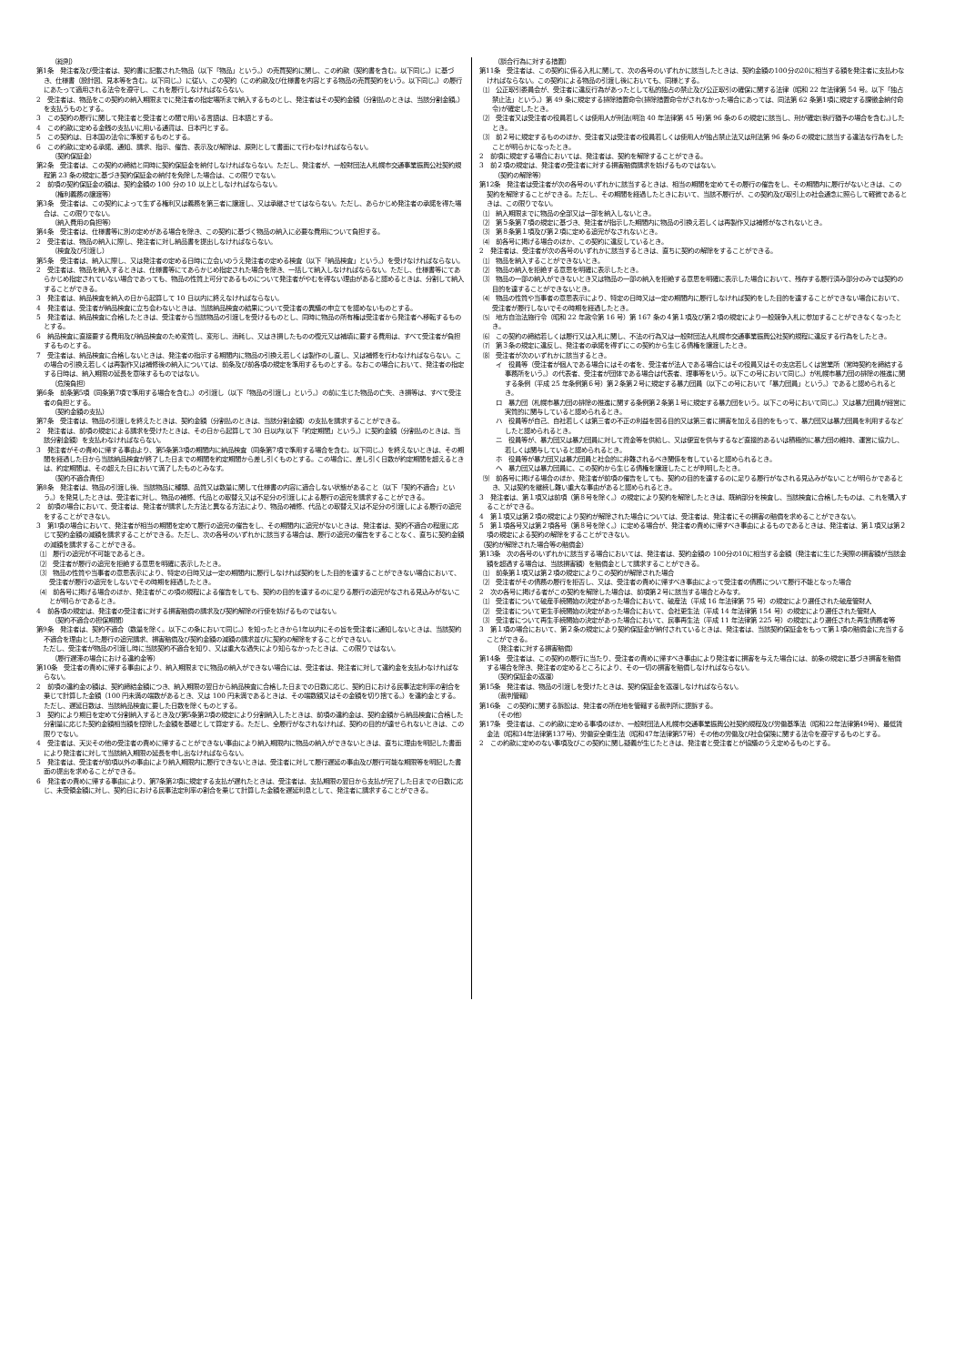（総則）
第1条　発注者及び受注者は、契約書に記載された物品（以下「物品」という。）の売買契約に関し、この約款（契約書を含む。以下同じ。）に基づき、仕様書（設計図、見本等を含む。以下同じ。）に従い、この契約（この約款及び仕様書を内容とする物品の売買契約をいう。以下同じ。）の履行にあたって適用される法令を遵守し、これを履行しなければならない。
2　受注者は、物品をこの契約の納入期限までに発注者の指定場所まで納入するものとし、発注者はその契約金額（分割払のときは、当該分割金額。）を支払うものとする。
3　この契約の履行に関して発注者と受注者との間で用いる言語は、日本語とする。
4　この約款に定める金銭の支払いに用いる通貨は、日本円とする。
5　この契約は、日本国の法令に準拠するものとする。
6　この約款に定める承諾、通知、請求、指示、催告、表示及び解除は、原則として書面にて行わなければならない。
（契約保証金）
第2条　受注者は、この契約の締結と同時に契約保証金を納付しなければならない。ただし、発注者が、一般財団法人札幌市交通事業振興公社契約規程第 23 条の規定に基づき契約保証金の納付を免除した場合は、この限りでない。
2　前項の契約保証金の額は、契約金額の 100 分の 10 以上としなければならない。
（権利義務の譲渡等）
第3条　受注者は、この契約によって生ずる権利又は義務を第三者に譲渡し、又は承継させてはならない。ただし、あらかじめ発注者の承諾を得た場合は、この限りでない。
（納入費用の負担等）
第4条　受注者は、仕様書等に別の定めがある場合を除き、この契約に基づく物品の納入に必要な費用について負担する。
2　受注者は、物品の納入に際し、発注者に対し納品書を提出しなければならない。
（検査及び引渡し）
第5条　受注者は、納入に際し、又は発注者の定める日時に立会いのうえ発注者の定める検査（以下「納品検査」という。）を受けなければならない。
2　受注者は、物品を納入するときは、仕様書等にてあらかじめ指定された場合を除き、一括して納入しなければならない。ただし、仕様書等にてあらかじめ指定されていない場合であっても、物品の性質上可分であるものについて発注者がやむを得ない理由があると認めるときは、分割して納入することができる。
3　発注者は、納品検査を納入の日から起算して 10 日以内に終えなければならない。
4　発注者は、受注者が納品検査に立ち会わないときは、当該納品検査の結果について受注者の異議の申立てを認めないものとする。
5　発注者は、納品検査に合格したときは、受注者から当該物品の引渡しを受けるものとし、同時に物品の所有権は受注者から発注者へ移転するものとする。
6　納品検査に直接要する費用及び納品検査のため変質し、変形し、消耗し、又はき損したものの復元又は補填に要する費用は、すべて受注者が負担するものとする。
7　受注者は、納品検査に合格しないときは、発注者の指示する期間内に物品の引換え若しくは製作のし直し、又は補修を行わなければならない。この場合の引換え若しくは再製作又は補修後の納入については、前条及び前各項の規定を準用するものとする。なおこの場合において、発注者の指定する日時は、納入期限の延長を意味するものではない。
（危険負担）
第6条　前条第5項（同条第7項で準用する場合を含む。）の引渡し（以下「物品の引渡し」という。）の前に生じた物品の亡失、き損等は、すべて受注者の負担とする。
（契約金額の支払）
第7条　受注者は、物品の引渡しを終えたときは、契約金額（分割払のときは、当該分割金額）の支払を請求することができる。
2　発注者は、前項の規定による請求を受けたときは、その日から起算して 30 日以内(以下「約定期間」という。）に契約金額（分割払のときは、当該分割金額）を支払わなければならない。
3　発注者がその責めに帰する事由より、第5条第3項の期間内に納品検査（同条第7項で準用する場合を含む。以下同じ。）を終えないときは、その期間を経過した日から当該納品検査が終了した日までの期間を約定期間から差し引くものとする。この場合に、差し引く日数が約定期間を超えるときは、約定期間は、その超えた日において満了したものとみなす。
（契約不適合責任）
第8条　発注者は、物品の引渡し後、当該物品に種類、品質又は数量に関して仕様書の内容に適合しない状態があること（以下「契約不適合」という。）を発見したときは、受注者に対し、物品の補修、代品との取替え又は不足分の引渡しによる履行の追完を請求することができる。
2　前項の場合において、受注者は、発注者が請求した方法と異なる方法により、物品の補修、代品との取替え又は不足分の引渡しによる履行の追完をすることができない。
3　第1項の場合において、発注者が相当の期間を定めて履行の追完の催告をし、その期間内に追完がないときは、発注者は、契約不適合の程度に応じて契約金額の減額を請求することができる。ただし、次の各号のいずれかに該当する場合は、履行の追完の催告をすることなく、直ちに契約金額の減額を請求することができる。
⑴　履行の追完が不可能であるとき。
⑵　受注者が履行の追完を拒絶する意思を明確に表示したとき。
⑶　物品の性質や当事者の意思表示により、特定の日時又は一定の期間内に履行しなければ契約をした目的を達することができない場合において、受注者が履行の追完をしないでその時期を経過したとき。
⑷　前各号に掲げる場合のほか、発注者がこの項の規程による催告をしても、契約の目的を達するのに足りる履行の追完がなされる見込みがないことが明らかであるとき。
4　前各項の規定は、発注者の受注者に対する損害賠償の請求及び契約解除の行使を妨げるものではない。
（契約不適合の担保期間）
第9条　発注者は、契約不適合（数量を除く。以下この条において同じ。）を知ったときから1年以内にその旨を受注者に通知しないときは、当該契約不適合を理由とした履行の追完請求、損害賠償及び契約金額の減額の請求並びに契約の解除をすることができない。
　ただし、受注者が物品の引渡し時に当該契約不適合を知り、又は重大な過失により知らなかったときは、この限りではない。
（履行遅滞の場合における違約金等）
第10条　受注者の責めに帰する事由により、納入期限までに物品の納入ができない場合には、受注者は、発注者に対して違約金を支払わなければならない。
2　前項の違約金の額は、契約締結金額につき、納入期限の翌日から納品検査に合格した日までの日数に応じ、契約日における民事法定利率の割合を乗じて計算した金額（100 円未満の端数があるとき、又は 100 円未満であるときは、その端数額又はその金額を切り捨てる。）を違約金とする。ただし、遅延日数は、当該納品検査に要した日数を除くものとする。
3　契約により期日を定めて分割納入するとき及び第5条第2項の規定により分割納入したときは、前項の違約金は、契約金額から納品検査に合格した分割量に応じた契約金額相当額を控除した金額を基礎として算定する。ただし、全履行がなされなければ、契約の目的が達せられないときは、この限りでない。
4　受注者は、天災その他の受注者の責めに帰することができない事由により納入期限内に物品の納入ができないときは、直ちに理由を明記した書面により発注者に対して当該納入期限の延長を申し出なければならない。
5　発注者は、受注者が前項以外の事由により納入期限内に履行できないときは、受注者に対して履行遅延の事由及び履行可能な期限等を明記した書面の提出を求めることができる。
6　発注者の責めに帰する事由により、第7条第2項に規定する支払が遅れたときは、受注者は、支払期限の翌日から支払が完了した日までの日数に応じ、未受領金額に対し、契約日における民事法定利率の割合を乗じて計算した金額を遅延利息として、発注者に請求することができる。
（談合行為に対する措置）
第11条　受注者は、この契約に係る入札に関して、次の各号のいずれかに該当したときは、契約金額の100分の20に相当する額を発注者に支払わなければならない。この契約による物品の引渡し後においても、同様とする。
⑴　公正取引委員会が、受注者に違反行為があったとして私的独占の禁止及び公正取引の確保に関する法律（昭和 22 年法律第 54 号。以下「独占禁止法」という。）第 49 条に規定する排除措置命令(排除措置命令がされなかった場合にあっては、同法第 62 条第1項に規定する課徴金納付命令)が確定したとき。
⑵　受注者又は受注者の役員若しくは使用人が刑法(明治 40 年法律第 45 号)第 96 条の６の規定に該当し、刑が確定(執行猶予の場合を含む。)したとき。
⑶　前２号に規定するもののほか、受注者又は受注者の役員若しくは使用人が独占禁止法又は刑法第 96 条の６の規定に該当する違法な行為をしたことが明らかになったとき。
2　前項に規定する場合においては、発注者は、契約を解除することができる。
3　前２項の規定は、発注者の受注者に対する損害賠償請求を妨げるものではない。
（契約の解除等）
第12条　発注者は受注者が次の各号のいずれかに該当するときは、相当の期間を定めてその履行の催告をし、その期間内に履行がないときは、この契約を解除することができる。ただし、その期間を経過したときにおいて、当該不履行が、この契約及び取引上の社会通念に照らして軽微であるときは、この限りでない。
⑴　納入期限までに物品の全部又は一部を納入しないとき。
⑵　第５条第７項の規定に基づき、発注者が指示した期間内に物品の引換え若しくは再製作又は補修がなされないとき。
⑶　第８条第１項及び第２項に定める追完がなされないとき。
⑷　前各号に掲げる場合のほか、この契約に違反しているとき。
2　発注者は、受注者が次の各号のいずれかに該当するときは、直ちに契約の解除をすることができる。
⑴　物品を納入することができないとき。
⑵　物品の納入を拒絶する意思を明確に表示したとき。
⑶　物品の一部の納入ができないとき又は物品の一部の納入を拒絶する意思を明確に表示した場合において、残存する履行済み部分のみでは契約の目的を達することができないとき。
⑷　物品の性質や当事者の意思表示により、特定の日時又は一定の期間内に履行しなければ契約をした目的を達することができない場合において、受注者が履行しないでその時期を経過したとき。
⑸　地方自治法施行令（昭和 22 年政令第 16 号）第 167 条の４第１項及び第２項の規定により一般競争入札に参加することができなくなったとき。
⑹　この契約の締結若しくは履行又は入札に関し、不法の行為又は一般財団法人札幌市交通事業振興公社契約規程に違反する行為をしたとき。
⑺　第３条の規定に違反し、発注者の承諾を得ずにこの契約から生じる債権を譲渡したとき。
⑻　受注者が次のいずれかに該当するとき。
イ　役員等（受注者が個人である場合にはその者を、受注者が法人である場合にはその役員又はその支店若しくは営業所（常時契約を締結する事務所をいう。）の代表者、受注者が団体である場合は代表者、理事等をいう。以下この号において同じ。）が札幌市暴力団の排除の推進に関する条例（平成 25 年条例第６号）第２条第２号に規定する暴力団員（以下この号において「暴力団員」という。）であると認められるとき。
ロ　暴力団（札幌市暴力団の排除の推進に関する条例第２条第１号に規定する暴力団をいう。以下この号において同じ。）又は暴力団員が経営に実質的に関与していると認められるとき。
ハ　役員等が自己、自社若しくは第三者の不正の利益を図る目的又は第三者に損害を加える目的をもって、暴力団又は暴力団員を利用するなどしたと認められるとき。
ニ　役員等が、暴力団又は暴力団員に対して資金等を供給し、又は便宜を供与するなど直接的あるいは積極的に暴力団の維持、運営に協力し、若しくは関与していると認められるとき。
ホ　役員等が暴力団又は暴力団員と社会的に非難されるべき関係を有していると認められるとき。
ヘ　暴力団又は暴力団員に、この契約から生じる債権を譲渡したことが判明したとき。
⑼　前各号に掲げる場合のほか、発注者が前項の催告をしても、契約の目的を達するのに足りる履行がなされる見込みがないことが明らかであるとき、又は契約を継続し難い重大な事由があると認められるとき。
3　発注者は、第１項又は前項（第８号を除く。）の規定により契約を解除したときは、既納部分を検査し、当該検査に合格したものは、これを購入することができる。
4　第１項又は第２項の規定により契約が解除された場合については、受注者は、発注者にその損害の賠償を求めることができない。
5　第１項各号又は第２項各号（第８号を除く。）に定める場合が、発注者の責めに帰すべき事由によるものであるときは、発注者は、第１項又は第２項の規定による契約の解除をすることができない。
（契約が解除された場合等の賠償金）
第13条　次の各号のいずれかに該当する場合においては、発注者は、契約金額の 100分の10に相当する金額（発注者に生じた実際の損害額が当該金額を超過する場合は、当該損害額）を賠償金として請求することができる。
⑴　前条第１項又は第２項の規定によりこの契約が解除された場合
⑵　受注者がその債務の履行を拒否し、又は、受注者の責めに帰すべき事由によって受注者の債務について履行不能となった場合
2　次の各号に掲げる者がこの契約を解除した場合は、前項第２号に該当する場合とみなす。
⑴　受注者について破産手続開始の決定があった場合において、破産法（平成 16 年法律第 75 号）の規定により選任された破産管財人
⑵　受注者について更生手続開始の決定があった場合において、会社更生法（平成 14 年法律第 154 号）の規定により選任された管財人
⑶　受注者について再生手続開始の決定があった場合において、民事再生法（平成 11 年法律第 225 号）の規定により選任された再生債務者等
3　第１項の場合において、第２条の規定により契約保証金が納付されているときは、発注者は、当該契約保証金をもって第１項の賠償金に充当することができる。
（発注者に対する損害賠償）
第14条　受注者は、この契約の履行に当たり、受注者の責めに帰すべき事由により発注者に損害を与えた場合には、前条の規定に基づき損害を賠償する場合を除き、発注者の定めるところにより、その一切の損害を賠償しなければならない。
（契約保証金の返還）
第15条　発注者は、物品の引渡しを受けたときは、契約保証金を返還しなければならない。
（裁判管轄）
第16条　この契約に関する訴訟は、発注者の所在地を管轄する裁判所に提訴する。
（その他）
第17条　受注者は、この約款に定める事項のほか、一般財団法人札幌市交通事業振興公社契約規程及び労働基準法（昭和22年法律第49号)、最低賃金法（昭和34年法律第137号)、労働安全衛生法（昭和47年法律第57号）その他の労働及び社会保険に関する法令を遵守するものとする。
2　この約款に定めのない事項及びこの契約に関し疑義が生じたときは、発注者と受注者とが協議のうえ定めるものとする。